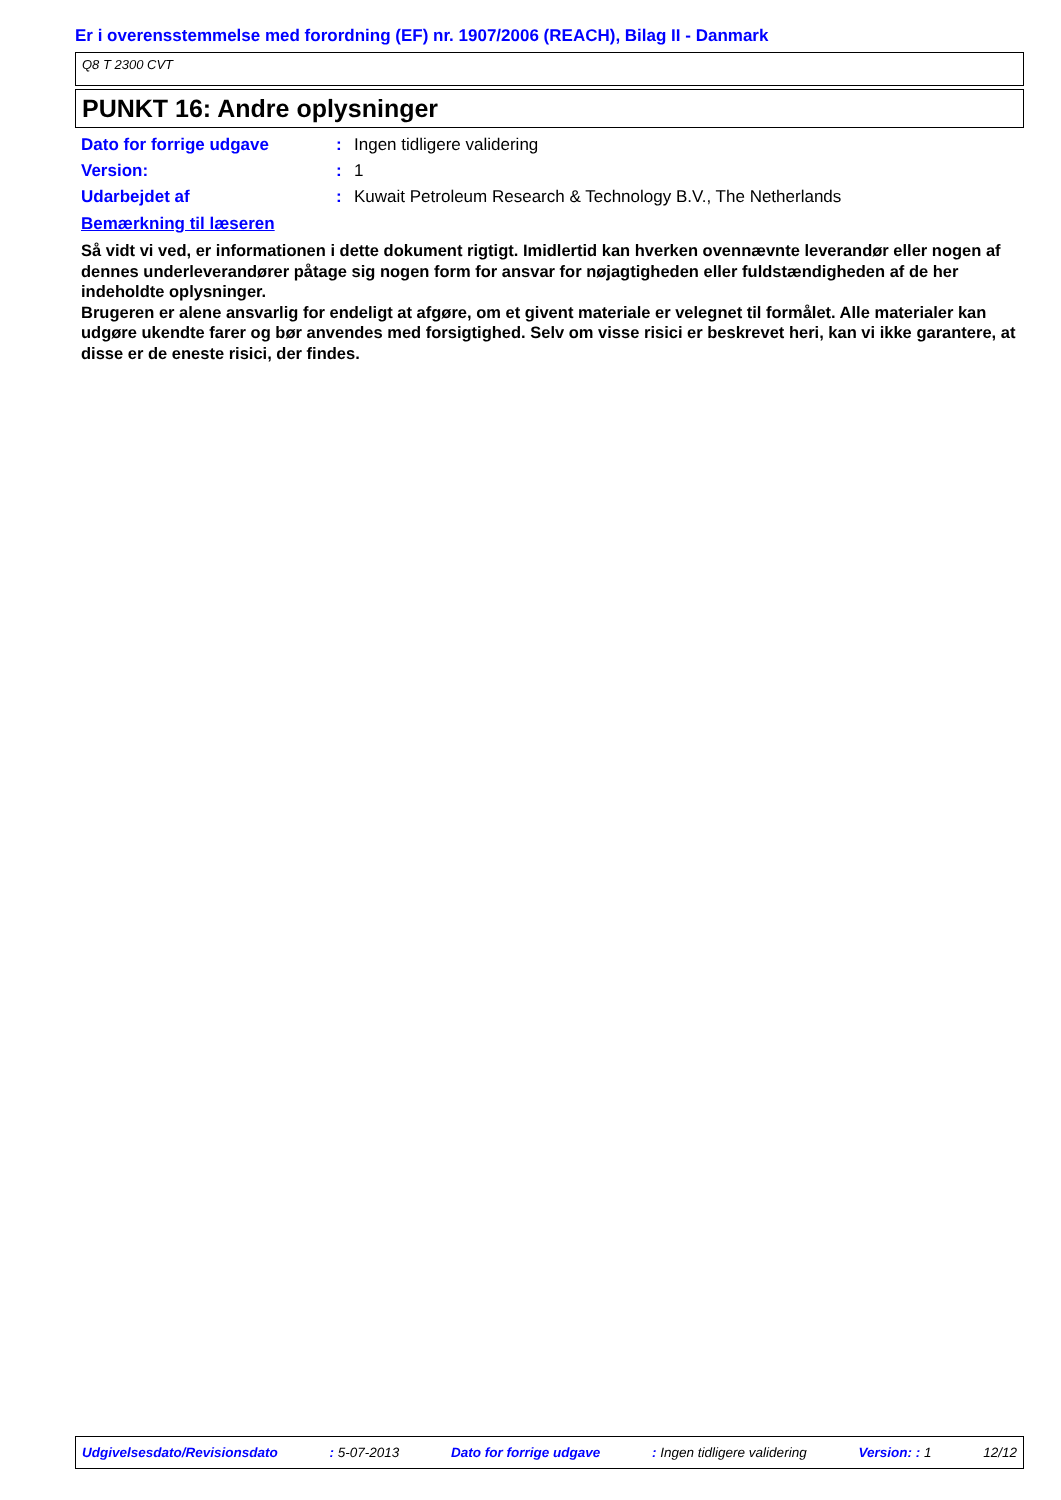Er i overensstemmelse med forordning (EF) nr. 1907/2006 (REACH), Bilag II - Danmark
Q8 T 2300 CVT
PUNKT 16: Andre oplysninger
| Dato for forrige udgave | : | Ingen tidligere validering |
| Version: | : | 1 |
| Udarbejdet af | : | Kuwait Petroleum Research & Technology B.V., The Netherlands |
Bemærkning til læseren
Så vidt vi ved, er informationen i dette dokument rigtigt. Imidlertid kan hverken ovennævnte leverandør eller nogen af dennes underleverandører påtage sig nogen form for ansvar for nøjagtigheden eller fuldstændigheden af de her indeholdte oplysninger.
Brugeren er alene ansvarlig for endeligt at afgøre, om et givent materiale er velegnet til formålet. Alle materialer kan udgøre ukendte farer og bør anvendes med forsigtighed. Selv om visse risici er beskrevet heri, kan vi ikke garantere, at disse er de eneste risici, der findes.
Udgivelsesdato/Revisionsdato : 5-07-2013 Dato for forrige udgave : Ingen tidligere validering Version: : 1 12/12